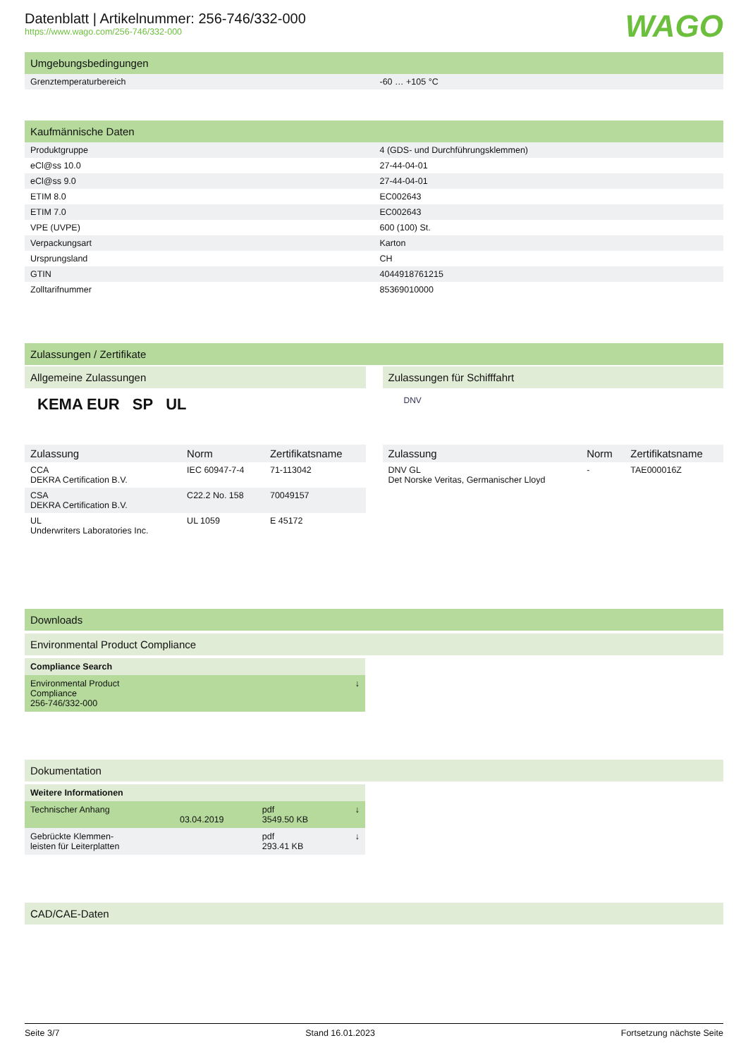Datenblatt | Artikelnummer: 256-746/332-000
https://www.wago.com/256-746/332-000
WAGO
Umgebungsbedingungen
| Grenztemperaturbereich | -60 … +105 °C |
Kaufmännische Daten
| Produktgruppe | 4 (GDS- und Durchführungsklemmen) |
| eCl@ss 10.0 | 27-44-04-01 |
| eCl@ss 9.0 | 27-44-04-01 |
| ETIM 8.0 | EC002643 |
| ETIM 7.0 | EC002643 |
| VPE (UVPE) | 600 (100) St. |
| Verpackungsart | Karton |
| Ursprungsland | CH |
| GTIN | 4044918761215 |
| Zolltarifnummer | 85369010000 |
Zulassungen / Zertifikate
Allgemeine Zulassungen
KEMA EUR SP UL
| Zulassung | Norm | Zertifikatsname |
| --- | --- | --- |
| CCA DEKRA Certification B.V. | IEC 60947-7-4 | 71-113042 |
| CSA DEKRA Certification B.V. | C22.2 No. 158 | 70049157 |
| UL Underwriters Laboratories Inc. | UL 1059 | E 45172 |
Zulassungen für Schifffahrt
DNV
| Zulassung | Norm | Zertifikatsname |
| --- | --- | --- |
| DNV GL Det Norske Veritas, Germanischer Lloyd | - | TAE000016Z |
Downloads
Environmental Product Compliance
| Compliance Search | |
| Environmental Product Compliance 256-746/332-000 | ↓ |
Dokumentation
| Weitere Informationen | | | |
| Technischer Anhang | 03.04.2019 | pdf 3549.50 KB | ↓ |
| Gebrückte Klemmen- leisten für Leiterplatten | | pdf 293.41 KB | ↓ |
CAD/CAE-Daten
Seite 3/7 Stand 16.01.2023 Fortsetzung nächste Seite